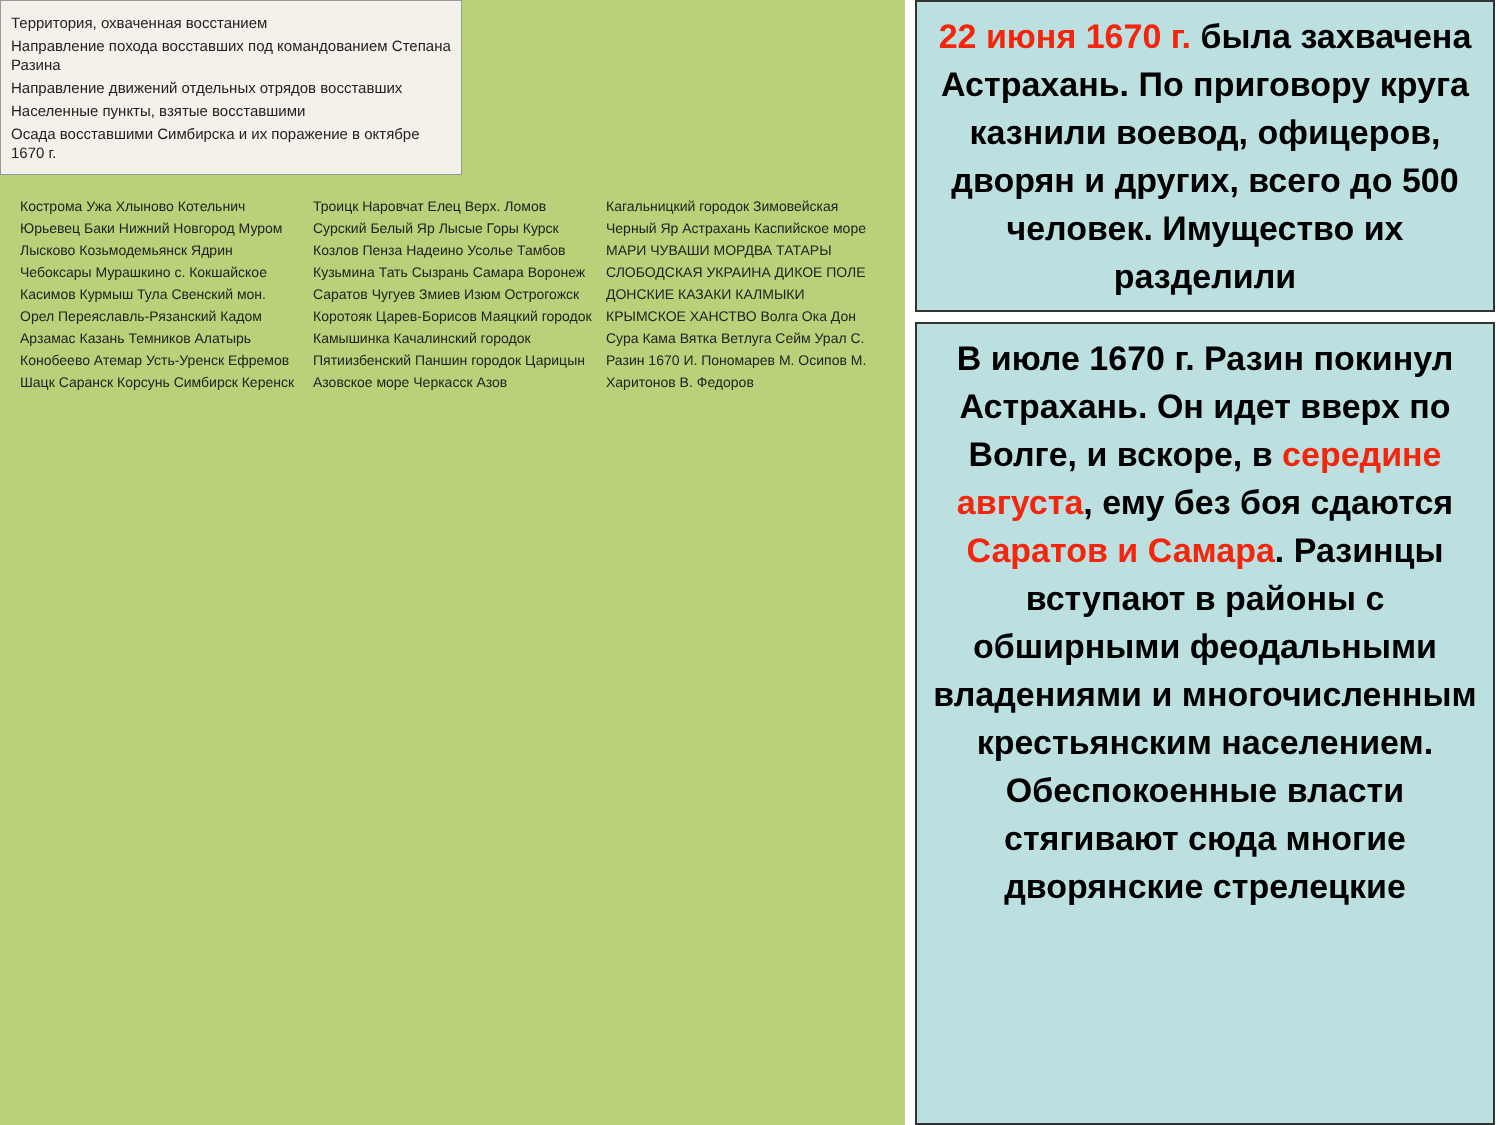Территория, охваченная восстанием
Направление похода восставших под командованием Степана Разина
Направление движений отдельных отрядов восставших
Населенные пункты, взятые восставшими
Осада восставшими Симбирска и их поражение в октябре 1670 г.
Кострома Ужа Хлыново Котельнич Юрьевец Баки Нижний Новгород Муром Лысково Козьмодемьянск Ядрин Чебоксары Мурашкино с. Кокшайское Касимов Курмыш Тула Свенский мон. Орел Переяславль-Рязанский Кадом Арзамас Казань Темников Алатырь Конобеево Атемар Усть-Уренск Ефремов Шацк Саранск Корсунь Симбирск Керенск Троицк Наровчат Елец Верх. Ломов Сурский Белый Яр Лысые Горы Курск Козлов Пенза Надеино Усолье Тамбов Кузьмина Тать Сызрань Самара Воронеж Саратов Чугуев Змиев Изюм Острогожск Коротояк Царев-Борисов Маяцкий городок Камышинка Качалинский городок Пятиизбенский Паншин городок Царицын Азовское море Черкасск Азов Кагальницкий городок Зимовейская Черный Яр Астрахань Каспийское море МАРИ ЧУВАШИ МОРДВА ТАТАРЫ СЛОБОДСКАЯ УКРАИНА ДИКОЕ ПОЛЕ ДОНСКИЕ КАЗАКИ КАЛМЫКИ КРЫМСКОЕ ХАНСТВО Волга Ока Дон Сура Кама Вятка Ветлуга Сейм Урал С. Разин 1670 И. Пономарев М. Осипов М. Харитонов В. Федоров
22 июня 1670 г. была захвачена Астрахань. По приговору круга казнили воевод, офицеров, дворян и других, всего до 500 человек. Имущество их разделили
В июле 1670 г. Разин покинул Астрахань. Он идет вверх по Волге, и вскоре, в середине августа, ему без боя сдаются Саратов и Самара. Разинцы вступают в районы с обширными феодальными владениями и многочисленным крестьянским населением. Обеспокоенные власти стягивают сюда многие дворянские стрелецкие